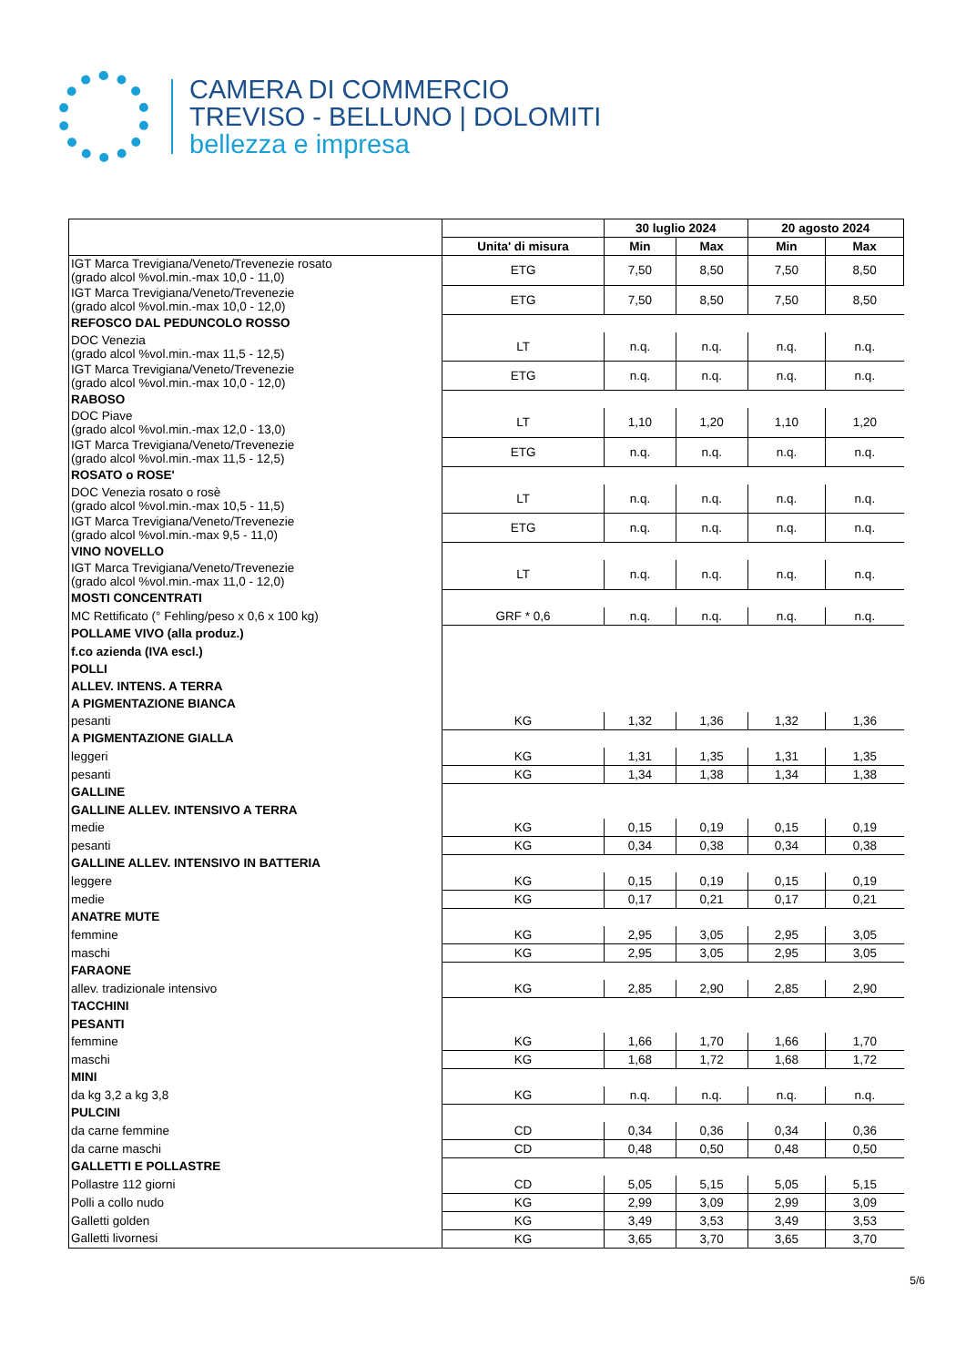CAMERA DI COMMERCIO
TREVISO - BELLUNO | DOLOMITI
bellezza e impresa
| | | 30 luglio 2024 | | 20 agosto 2024 | |
| --- | --- | --- | --- | --- | --- |
| | Unita' di misura | Min | Max | Min | Max |
| IGT Marca Trevigiana/Veneto/Trevenezie rosato (grado alcol %vol.min.-max 10,0 - 11,0) | ETG | 7,50 | 8,50 | 7,50 | 8,50 |
| IGT Marca Trevigiana/Veneto/Trevenezie (grado alcol %vol.min.-max 10,0 - 12,0) | ETG | 7,50 | 8,50 | 7,50 | 8,50 |
| REFOSCO DAL PEDUNCOLO ROSSO | | | | | |
| DOC Venezia (grado alcol %vol.min.-max 11,5 - 12,5) | LT | n.q. | n.q. | n.q. | n.q. |
| IGT Marca Trevigiana/Veneto/Trevenezie (grado alcol %vol.min.-max 10,0 - 12,0) | ETG | n.q. | n.q. | n.q. | n.q. |
| RABOSO | | | | | |
| DOC Piave (grado alcol %vol.min.-max 12,0 - 13,0) | LT | 1,10 | 1,20 | 1,10 | 1,20 |
| IGT Marca Trevigiana/Veneto/Trevenezie (grado alcol %vol.min.-max 11,5 - 12,5) | ETG | n.q. | n.q. | n.q. | n.q. |
| ROSATO o ROSE' | | | | | |
| DOC Venezia rosato o rosè (grado alcol %vol.min.-max 10,5 - 11,5) | LT | n.q. | n.q. | n.q. | n.q. |
| IGT Marca Trevigiana/Veneto/Trevenezie (grado alcol %vol.min.-max 9,5 - 11,0) | ETG | n.q. | n.q. | n.q. | n.q. |
| VINO NOVELLO | | | | | |
| IGT Marca Trevigiana/Veneto/Trevenezie (grado alcol %vol.min.-max 11,0 - 12,0) | LT | n.q. | n.q. | n.q. | n.q. |
| MOSTI CONCENTRATI | | | | | |
| MC Rettificato (° Fehling/peso x 0,6 x 100 kg) | GRF * 0,6 | n.q. | n.q. | n.q. | n.q. |
| POLLAME VIVO (alla produz.) | | | | | |
| f.co azienda (IVA escl.) | | | | | |
| POLLI | | | | | |
| ALLEV. INTENS. A TERRA | | | | | |
| A PIGMENTAZIONE BIANCA | | | | | |
| pesanti | KG | 1,32 | 1,36 | 1,32 | 1,36 |
| A PIGMENTAZIONE GIALLA | | | | | |
| leggeri | KG | 1,31 | 1,35 | 1,31 | 1,35 |
| pesanti | KG | 1,34 | 1,38 | 1,34 | 1,38 |
| GALLINE | | | | | |
| GALLINE ALLEV. INTENSIVO A TERRA | | | | | |
| medie | KG | 0,15 | 0,19 | 0,15 | 0,19 |
| pesanti | KG | 0,34 | 0,38 | 0,34 | 0,38 |
| GALLINE ALLEV. INTENSIVO IN BATTERIA | | | | | |
| leggere | KG | 0,15 | 0,19 | 0,15 | 0,19 |
| medie | KG | 0,17 | 0,21 | 0,17 | 0,21 |
| ANATRE MUTE | | | | | |
| femmine | KG | 2,95 | 3,05 | 2,95 | 3,05 |
| maschi | KG | 2,95 | 3,05 | 2,95 | 3,05 |
| FARAONE | | | | | |
| allev. tradizionale intensivo | KG | 2,85 | 2,90 | 2,85 | 2,90 |
| TACCHINI | | | | | |
| PESANTI | | | | | |
| femmine | KG | 1,66 | 1,70 | 1,66 | 1,70 |
| maschi | KG | 1,68 | 1,72 | 1,68 | 1,72 |
| MINI | | | | | |
| da kg 3,2 a kg 3,8 | KG | n.q. | n.q. | n.q. | n.q. |
| PULCINI | | | | | |
| da carne femmine | CD | 0,34 | 0,36 | 0,34 | 0,36 |
| da carne maschi | CD | 0,48 | 0,50 | 0,48 | 0,50 |
| GALLETTI E POLLASTRE | | | | | |
| Pollastre 112 giorni | CD | 5,05 | 5,15 | 5,05 | 5,15 |
| Polli a collo nudo | KG | 2,99 | 3,09 | 2,99 | 3,09 |
| Galletti golden | KG | 3,49 | 3,53 | 3,49 | 3,53 |
| Galletti livornesi | KG | 3,65 | 3,70 | 3,65 | 3,70 |
5/6